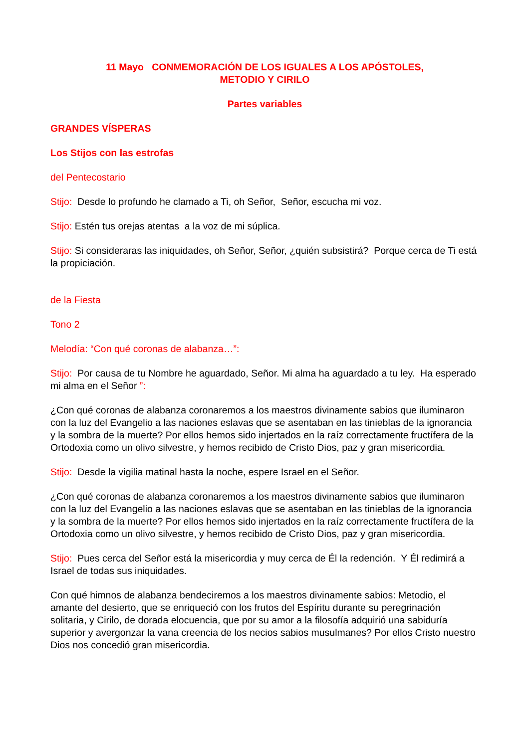11 Mayo CONMEMORACIÓN DE LOS IGUALES A LOS APÓSTOLES,
METODIO Y CIRILO
Partes variables
GRANDES VÍSPERAS
Los Stijos con las estrofas
del Pentecostario
Stijo: Desde lo profundo he clamado a Ti, oh Señor, Señor, escucha mi voz.
Stijo: Estén tus orejas atentas a la voz de mi súplica.
Stijo: Si consideraras las iniquidades, oh Señor, Señor, ¿quién subsistirá? Porque cerca de Ti está la propiciación.
de la Fiesta
Tono 2
Melodía: “Con qué coronas de alabanza…”:
Stijo: Por causa de tu Nombre he aguardado, Señor. Mi alma ha aguardado a tu ley. Ha esperado mi alma en el Señor ”:
¿Con qué coronas de alabanza coronaremos a los maestros divinamente sabios que iluminaron con la luz del Evangelio a las naciones eslavas que se asentaban en las tinieblas de la ignorancia y la sombra de la muerte? Por ellos hemos sido injertados en la raíz correctamente fructífera de la Ortodoxia como un olivo silvestre, y hemos recibido de Cristo Dios, paz y gran misericordia.
Stijo: Desde la vigilia matinal hasta la noche, espere Israel en el Señor.
¿Con qué coronas de alabanza coronaremos a los maestros divinamente sabios que iluminaron con la luz del Evangelio a las naciones eslavas que se asentaban en las tinieblas de la ignorancia y la sombra de la muerte? Por ellos hemos sido injertados en la raíz correctamente fructífera de la Ortodoxia como un olivo silvestre, y hemos recibido de Cristo Dios, paz y gran misericordia.
Stijo: Pues cerca del Señor está la misericordia y muy cerca de Él la redención. Y Él redimirá a Israel de todas sus iniquidades.
Con qué himnos de alabanza bendeciremos a los maestros divinamente sabios: Metodio, el amante del desierto, que se enriqueció con los frutos del Espíritu durante su peregrinación solitaria, y Cirilo, de dorada elocuencia, que por su amor a la filosofía adquirió una sabiduría superior y avergonzar la vana creencia de los necios sabios musulmanes? Por ellos Cristo nuestro Dios nos concedió gran misericordia.